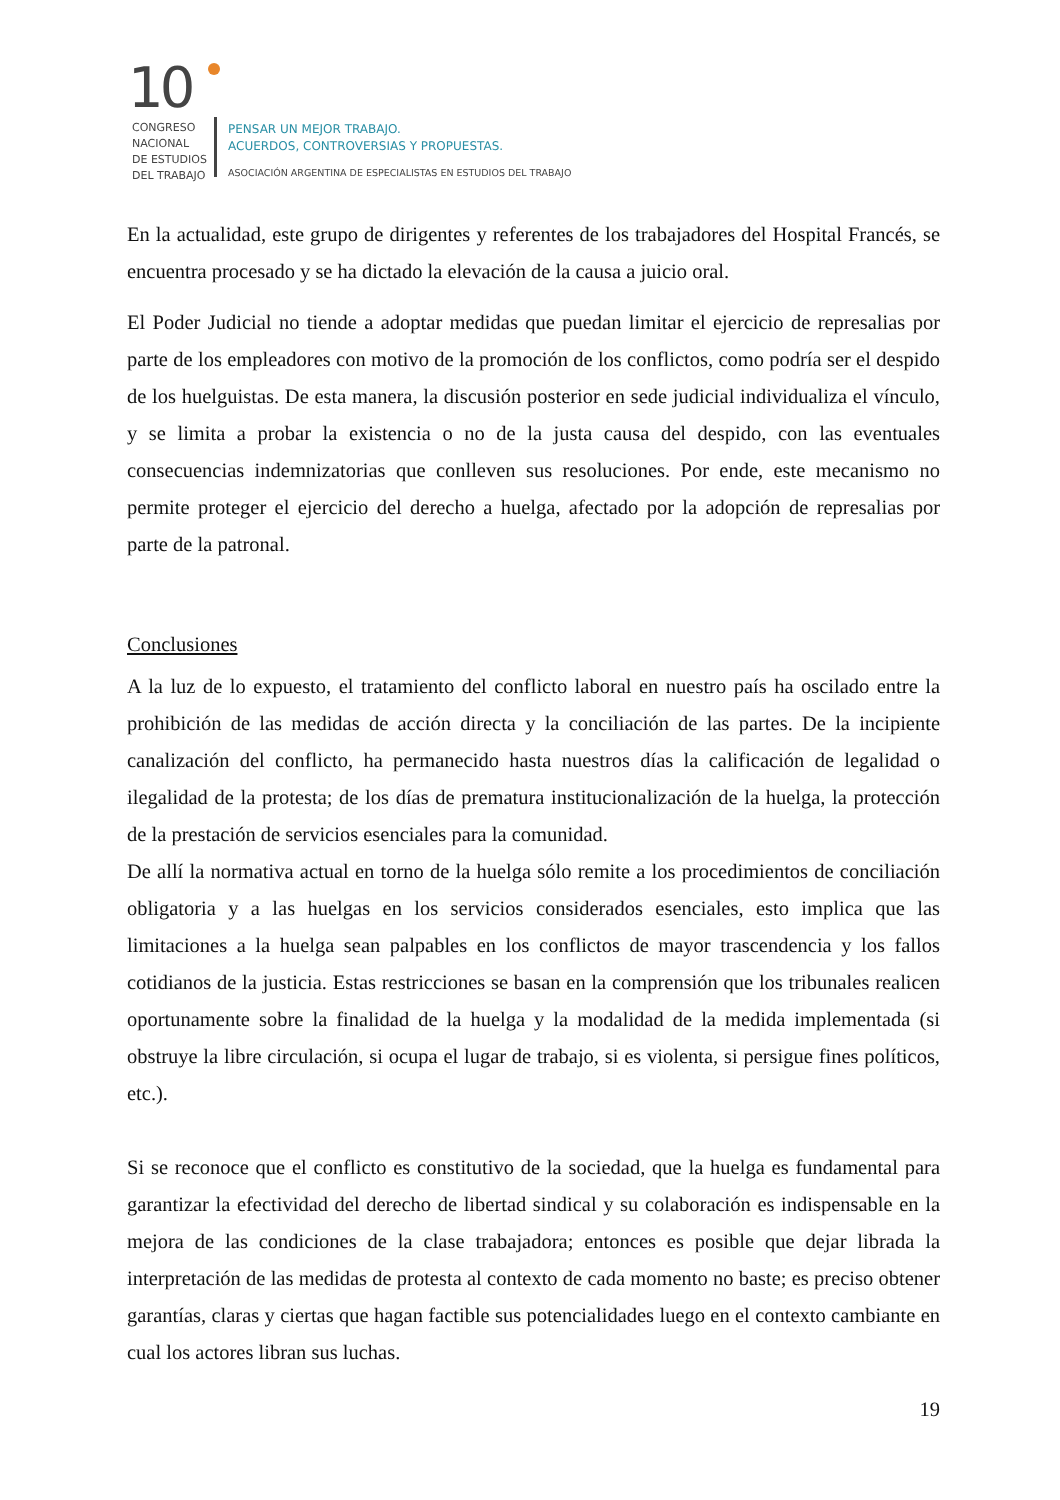10
CONGRESO
NACIONAL
DE ESTUDIOS
DEL TRABAJO
PENSAR UN MEJOR TRABAJO.
ACUERDOS, CONTROVERSIAS Y PROPUESTAS.
ASOCIACIÓN ARGENTINA DE ESPECIALISTAS EN ESTUDIOS DEL TRABAJO
En la actualidad, este grupo de dirigentes y referentes de los trabajadores del Hospital Francés, se encuentra procesado y se ha dictado la elevación de la causa a juicio oral.
El Poder Judicial no tiende a adoptar medidas que puedan limitar el ejercicio de represalias por parte de los empleadores con motivo de la promoción de los conflictos, como podría ser el despido de los huelguistas. De esta manera, la discusión posterior en sede judicial individualiza el vínculo, y se limita a probar la existencia o no de la justa causa del despido, con las eventuales consecuencias indemnizatorias que conlleven sus resoluciones. Por ende, este mecanismo no permite proteger el ejercicio del derecho a huelga, afectado por la adopción de represalias por parte de la patronal.
Conclusiones
A la luz de lo expuesto, el tratamiento del conflicto laboral en nuestro país ha oscilado entre la prohibición de las medidas de acción directa y la conciliación de las partes. De la incipiente canalización del conflicto, ha permanecido hasta nuestros días la calificación de legalidad o ilegalidad de la protesta; de los días de prematura institucionalización de la huelga, la protección de la prestación de servicios esenciales para la comunidad.
De allí la normativa actual en torno de la huelga sólo remite a los procedimientos de conciliación obligatoria y a las huelgas en los servicios considerados esenciales, esto implica que las limitaciones a la huelga sean palpables en los conflictos de mayor trascendencia y los fallos cotidianos de la justicia. Estas restricciones se basan en la comprensión que los tribunales realicen oportunamente sobre la finalidad de la huelga y la modalidad de la medida implementada (si obstruye la libre circulación, si ocupa el lugar de trabajo, si es violenta, si persigue fines políticos, etc.).
Si se reconoce que el conflicto es constitutivo de la sociedad, que la huelga es fundamental para garantizar la efectividad del derecho de libertad sindical y su colaboración es indispensable en la mejora de las condiciones de la clase trabajadora; entonces es posible que dejar librada la interpretación de las medidas de protesta al contexto de cada momento no baste; es preciso obtener garantías, claras y ciertas que hagan factible sus potencialidades luego en el contexto cambiante en cual los actores libran sus luchas.
19